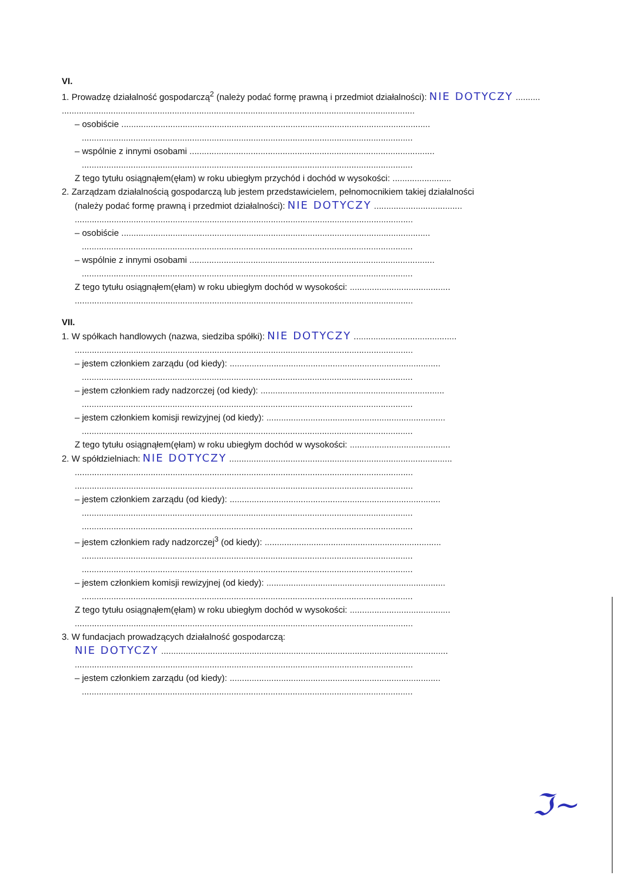VI.
1. Prowadzę działalność gospodarczą<sup>2</sup> (należy podać formę prawną i przedmiot działalności): NIE DOTYCZY ..........
................................................................................................................................................
– osobiście ..............................................................................................................................
.......................................................................................................................................
– wspólnie z innymi osobami ....................................................................................................
.......................................................................................................................................
Z tego tytułu osiągnąłem(ęłam) w roku ubiegłym przychód i dochód w wysokości: ........................
2. Zarządzam działalnością gospodarczą lub jestem przedstawicielem, pełnomocnikiem takiej działalności
(należy podać formę prawną i przedmiot działalności): NIE DOTYCZY ....................................
..........................................................................................................................................
– osobiście ..............................................................................................................................
.......................................................................................................................................
– wspólnie z innymi osobami ....................................................................................................
.......................................................................................................................................
Z tego tytułu osiągnąłem(ęłam) w roku ubiegłym dochód w wysokości: .........................................
..........................................................................................................................................
VII.
1. W spółkach handlowych (nazwa, siedziba spółki): NIE DOTYCZY ..........................................
..........................................................................................................................................
– jestem członkiem zarządu (od kiedy): ......................................................................................
.......................................................................................................................................
– jestem członkiem rady nadzorczej (od kiedy): ...........................................................................
.......................................................................................................................................
– jestem członkiem komisji rewizyjnej (od kiedy): .........................................................................
.......................................................................................................................................
Z tego tytułu osiągnąłem(ęłam) w roku ubiegłym dochód w wysokości: .........................................
2. W spółdzielniach: NIE DOTYCZY ...........................................................................................
..........................................................................................................................................
..........................................................................................................................................
– jestem członkiem zarządu (od kiedy): ......................................................................................
.......................................................................................................................................
.......................................................................................................................................
– jestem członkiem rady nadzorczej<sup>3</sup> (od kiedy): ........................................................................
.......................................................................................................................................
.......................................................................................................................................
– jestem członkiem komisji rewizyjnej (od kiedy): .........................................................................
.......................................................................................................................................
Z tego tytułu osiągnąłem(ęłam) w roku ubiegłym dochód w wysokości: .........................................
..........................................................................................................................................
3. W fundacjach prowadzących działalność gospodarczą:
NIE DOTYCZY .....................................................................................................................
..........................................................................................................................................
– jestem członkiem zarządu (od kiedy): ......................................................................................
.......................................................................................................................................
ℑ~